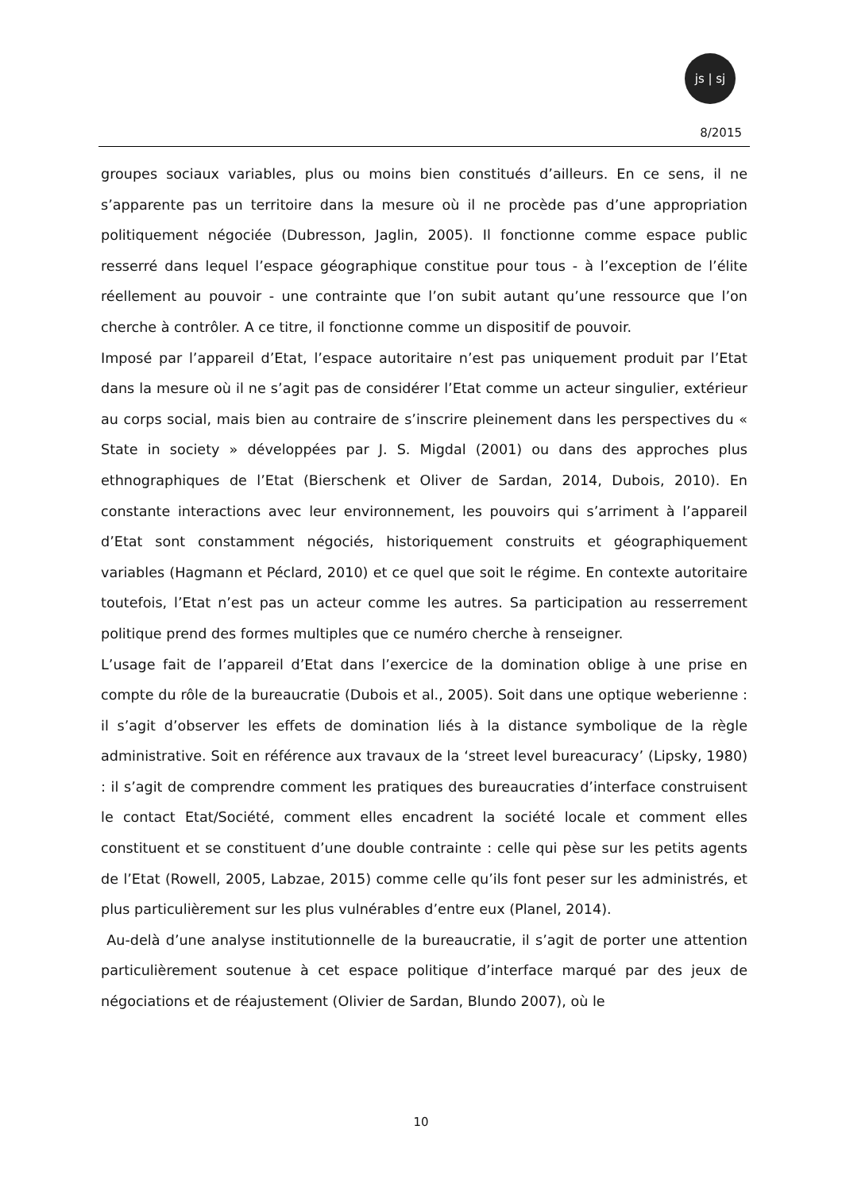js | sj
8/2015
groupes sociaux variables, plus ou moins bien constitués d’ailleurs. En ce sens, il ne s’apparente pas un territoire dans la mesure où il ne procède pas d’une appropriation politiquement négociée (Dubresson, Jaglin, 2005). Il fonctionne comme espace public resserré dans lequel l’espace géographique constitue pour tous - à l’exception de l’élite réellement au pouvoir - une contrainte que l’on subit autant qu’une ressource que l’on cherche à contrôler. A ce titre, il fonctionne comme un dispositif de pouvoir.
Imposé par l’appareil d’Etat, l’espace autoritaire n’est pas uniquement produit par l’Etat dans la mesure où il ne s’agit pas de considérer l’Etat comme un acteur singulier, extérieur au corps social, mais bien au contraire de s’inscrire pleinement dans les perspectives du « State in society » développées par J. S. Migdal (2001) ou dans des approches plus ethnographiques de l’Etat (Bierschenk et Oliver de Sardan, 2014, Dubois, 2010). En constante interactions avec leur environnement, les pouvoirs qui s’arriment à l’appareil d’Etat sont constamment négociés, historiquement construits et géographiquement variables (Hagmann et Péclard, 2010) et ce quel que soit le régime. En contexte autoritaire toutefois, l’Etat n’est pas un acteur comme les autres. Sa participation au resserrement politique prend des formes multiples que ce numéro cherche à renseigner.
L’usage fait de l’appareil d’Etat dans l’exercice de la domination oblige à une prise en compte du rôle de la bureaucratie (Dubois et al., 2005). Soit dans une optique weberienne : il s’agit d’observer les effets de domination liés à la distance symbolique de la règle administrative. Soit en référence aux travaux de la ‘street level bureacuracy’ (Lipsky, 1980) : il s’agit de comprendre comment les pratiques des bureaucraties d’interface construisent le contact Etat/Société, comment elles encadrent la société locale et comment elles constituent et se constituent d’une double contrainte : celle qui pèse sur les petits agents de l’Etat (Rowell, 2005, Labzae, 2015) comme celle qu’ils font peser sur les administrés, et plus particulièrement sur les plus vulnérables d’entre eux (Planel, 2014).
Au-delà d’une analyse institutionnelle de la bureaucratie, il s’agit de porter une attention particulièrement soutenue à cet espace politique d’interface marqué par des jeux de négociations et de réajustement (Olivier de Sardan, Blundo 2007), où le
10